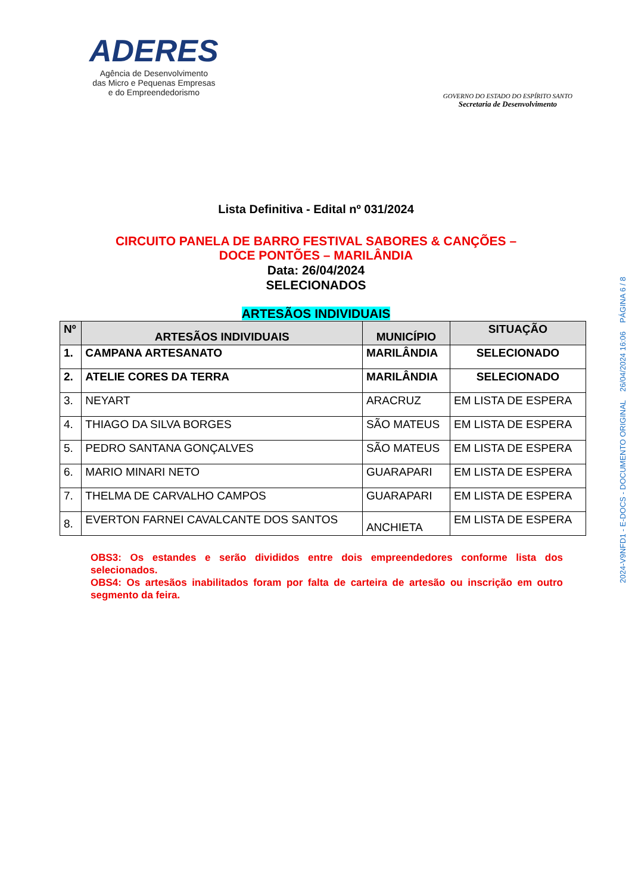ADERES
Agência de Desenvolvimento
das Micro e Pequenas Empresas
e do Empreendedorismo
GOVERNO DO ESTADO DO ESPÍRITO SANTO
Secretaria de Desenvolvimento
Lista Definitiva - Edital nº 031/2024
CIRCUITO PANELA DE BARRO FESTIVAL SABORES & CANÇÕES –
DOCE PONTÕES – MARILÂNDIA
Data: 26/04/2024
SELECIONADOS
ARTESÃOS INDIVIDUAIS
| Nº | ARTESÃOS INDIVIDUAIS | MUNICÍPIO | SITUAÇÃO |
| --- | --- | --- | --- |
| 1. | CAMPANA ARTESANATO | MARILÂNDIA | SELECIONADO |
| 2. | ATELIE CORES DA TERRA | MARILÂNDIA | SELECIONADO |
| 3. | NEYART | ARACRUZ | EM LISTA DE ESPERA |
| 4. | THIAGO DA SILVA BORGES | SÃO MATEUS | EM LISTA DE ESPERA |
| 5. | PEDRO SANTANA GONÇALVES | SÃO MATEUS | EM LISTA DE ESPERA |
| 6. | MARIO MINARI NETO | GUARAPARI | EM LISTA DE ESPERA |
| 7. | THELMA DE CARVALHO CAMPOS | GUARAPARI | EM LISTA DE ESPERA |
| 8. | EVERTON FARNEI CAVALCANTE DOS SANTOS | ANCHIETA | EM LISTA DE ESPERA |
OBS3: Os estandes e serão divididos entre dois empreendedores conforme lista dos selecionados.
OBS4: Os artesãos inabilitados foram por falta de carteira de artesão ou inscrição em outro segmento da feira.
2024-V9NFD1 - E-DOCS - DOCUMENTO ORIGINAL 26/04/2024 16:06 PÁGINA 6 / 8